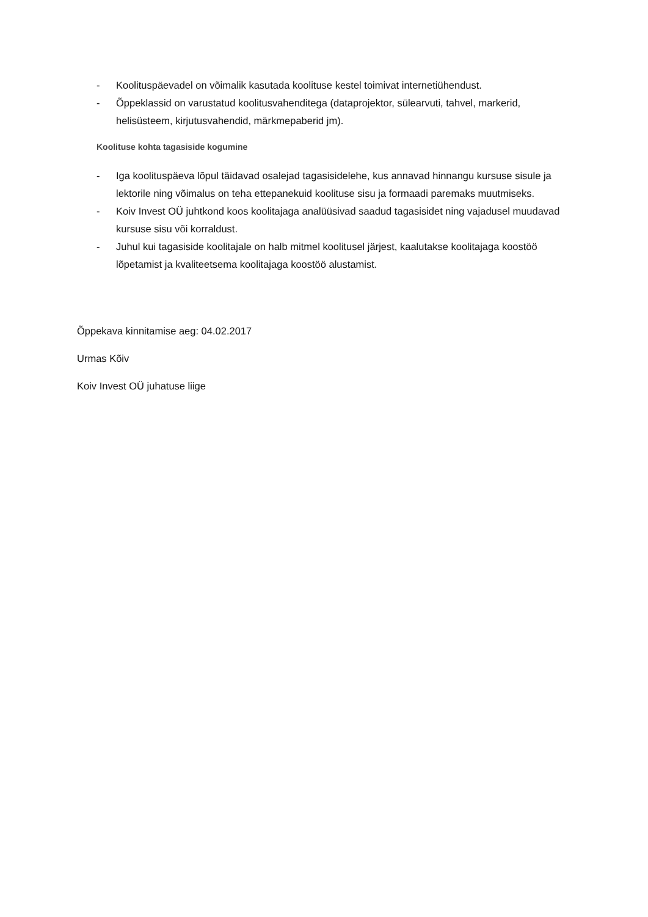- Koolituspäevadel on võimalik kasutada koolituse kestel toimivat internetiühendust.
- Õppeklassid on varustatud koolitusvahenditega (dataprojektor, sülearvuti, tahvel, markerid, helisüsteem, kirjutusvahendid, märkmepaberid jm).
Koolituse kohta tagasiside kogumine
- Iga koolituspäeva lõpul täidavad osalejad tagasisidelehe, kus annavad hinnangu kursuse sisule ja lektorile ning võimalus on teha ettepanekuid koolituse sisu ja formaadi paremaks muutmiseks.
- Koiv Invest OÜ juhtkond koos koolitajaga analüüsivad saadud tagasisidet ning vajadusel muudavad kursuse sisu või korraldust.
- Juhul kui tagasiside koolitajale on halb mitmel koolitusel järjest, kaalutakse koolitajaga koostöö lõpetamist ja kvaliteetsema koolitajaga koostöö alustamist.
Õppekava kinnitamise aeg: 04.02.2017
Urmas Kõiv
Koiv Invest OÜ juhatuse liige